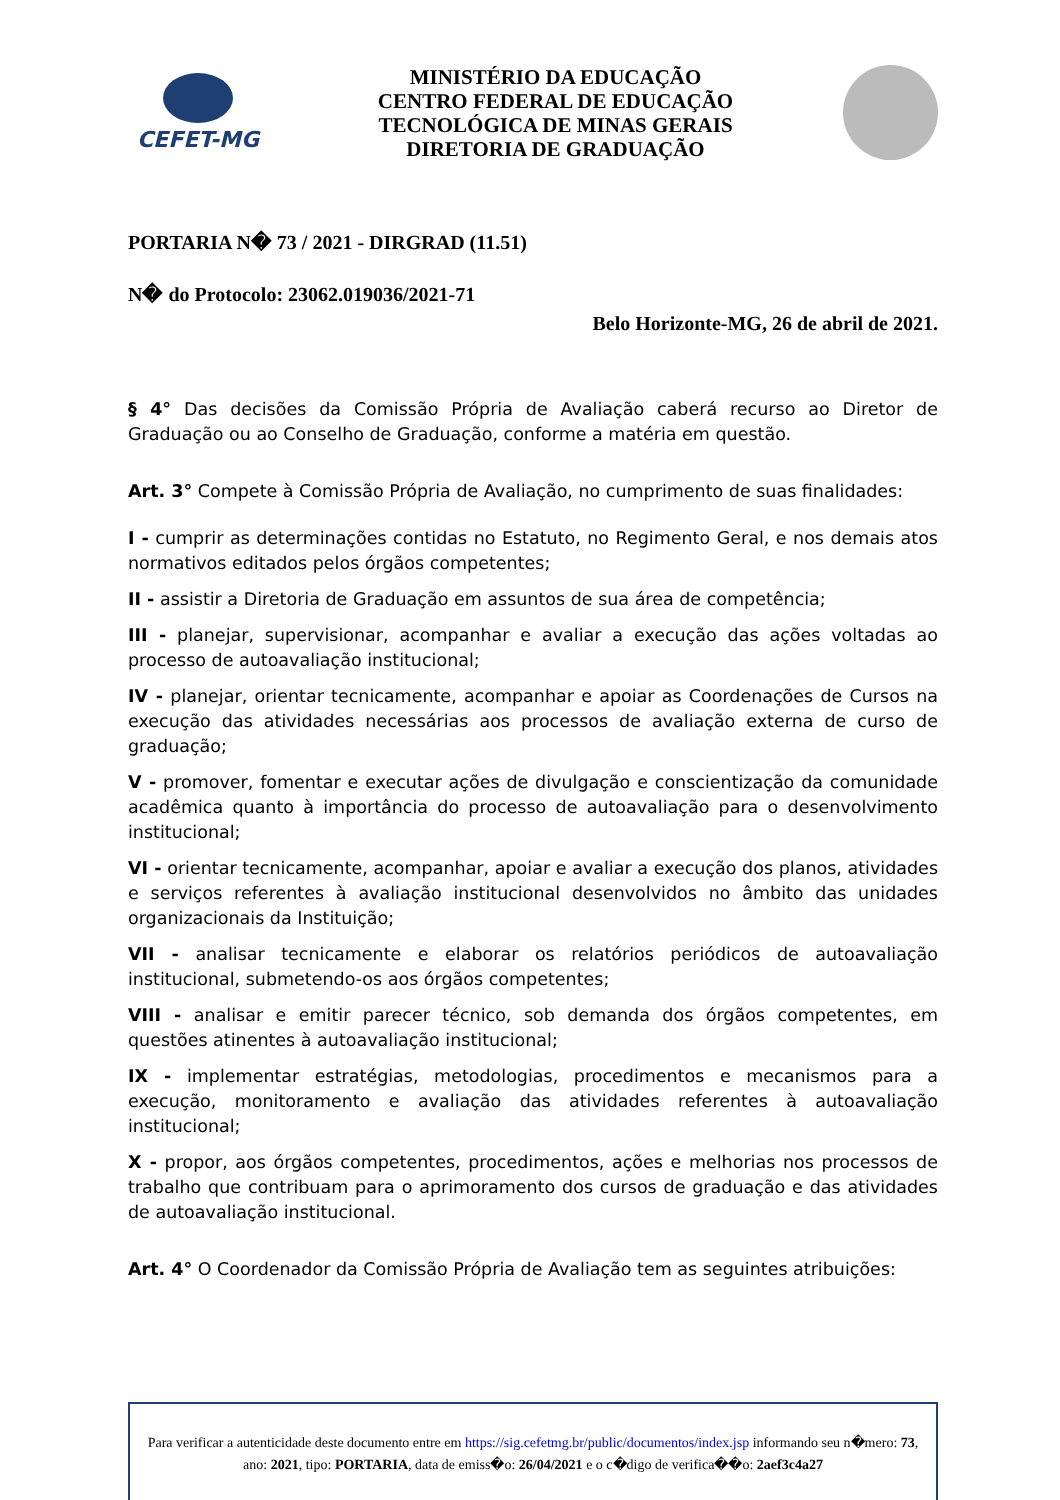CEFET-MG
MINISTÉRIO DA EDUCAÇÃO
CENTRO FEDERAL DE EDUCAÇÃO
TECNOLÓGICA DE MINAS GERAIS
DIRETORIA DE GRADUAÇÃO
PORTARIA N� 73 / 2021 - DIRGRAD (11.51)
N� do Protocolo: 23062.019036/2021-71
Belo Horizonte-MG, 26 de abril de 2021.
§ 4° Das decisões da Comissão Própria de Avaliação caberá recurso ao Diretor de Graduação ou ao Conselho de Graduação, conforme a matéria em questão.
Art. 3° Compete à Comissão Própria de Avaliação, no cumprimento de suas finalidades:
I - cumprir as determinações contidas no Estatuto, no Regimento Geral, e nos demais atos normativos editados pelos órgãos competentes;
II - assistir a Diretoria de Graduação em assuntos de sua área de competência;
III - planejar, supervisionar, acompanhar e avaliar a execução das ações voltadas ao processo de autoavaliação institucional;
IV - planejar, orientar tecnicamente, acompanhar e apoiar as Coordenações de Cursos na execução das atividades necessárias aos processos de avaliação externa de curso de graduação;
V - promover, fomentar e executar ações de divulgação e conscientização da comunidade acadêmica quanto à importância do processo de autoavaliação para o desenvolvimento institucional;
VI - orientar tecnicamente, acompanhar, apoiar e avaliar a execução dos planos, atividades e serviços referentes à avaliação institucional desenvolvidos no âmbito das unidades organizacionais da Instituição;
VII - analisar tecnicamente e elaborar os relatórios periódicos de autoavaliação institucional, submetendo-os aos órgãos competentes;
VIII - analisar e emitir parecer técnico, sob demanda dos órgãos competentes, em questões atinentes à autoavaliação institucional;
IX - implementar estratégias, metodologias, procedimentos e mecanismos para a execução, monitoramento e avaliação das atividades referentes à autoavaliação institucional;
X - propor, aos órgãos competentes, procedimentos, ações e melhorias nos processos de trabalho que contribuam para o aprimoramento dos cursos de graduação e das atividades de autoavaliação institucional.
Art. 4° O Coordenador da Comissão Própria de Avaliação tem as seguintes atribuições:
Para verificar a autenticidade deste documento entre em https://sig.cefetmg.br/public/documentos/index.jsp informando seu n�mero: 73, ano: 2021, tipo: PORTARIA, data de emiss�o: 26/04/2021 e o c�digo de verifica��o: 2aef3c4a27